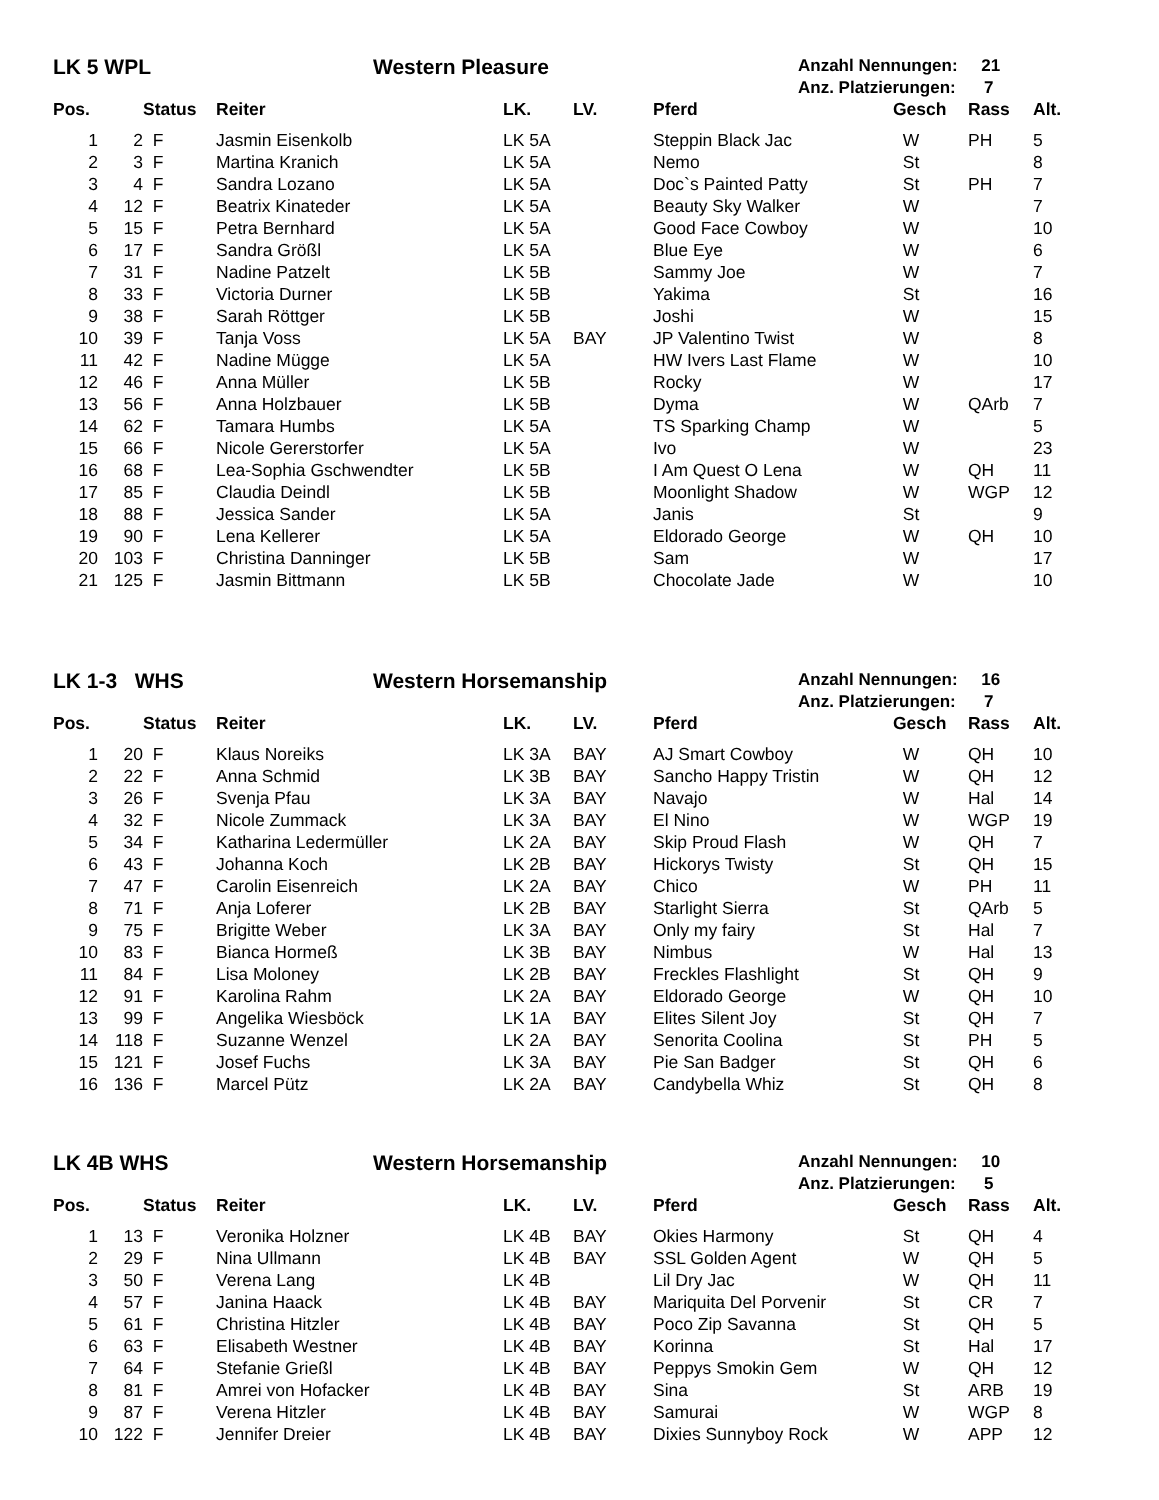LK 5 WPL Western Pleasure
Anzahl Nennungen: 21
Anz. Platzierungen: 7
| Pos. | | Status | Reiter | LK. | LV. | Pferd | Gesch | Rass | Alt. |
| --- | --- | --- | --- | --- | --- | --- | --- | --- | --- |
| 1 | 2 | F | Jasmin Eisenkolb | LK 5A | | Steppin Black Jac | W | PH | 5 |
| 2 | 3 | F | Martina Kranich | LK 5A | | Nemo | St | | 8 |
| 3 | 4 | F | Sandra Lozano | LK 5A | | Doc`s Painted Patty | St | PH | 7 |
| 4 | 12 | F | Beatrix Kinateder | LK 5A | | Beauty Sky Walker | W | | 7 |
| 5 | 15 | F | Petra Bernhard | LK 5A | | Good Face Cowboy | W | | 10 |
| 6 | 17 | F | Sandra Größl | LK 5A | | Blue Eye | W | | 6 |
| 7 | 31 | F | Nadine Patzelt | LK 5B | | Sammy Joe | W | | 7 |
| 8 | 33 | F | Victoria Durner | LK 5B | | Yakima | St | | 16 |
| 9 | 38 | F | Sarah Röttger | LK 5B | | Joshi | W | | 15 |
| 10 | 39 | F | Tanja Voss | LK 5A | BAY | JP Valentino Twist | W | | 8 |
| 11 | 42 | F | Nadine Mügge | LK 5A | | HW Ivers Last Flame | W | | 10 |
| 12 | 46 | F | Anna Müller | LK 5B | | Rocky | W | | 17 |
| 13 | 56 | F | Anna Holzbauer | LK 5B | | Dyma | W | QArb | 7 |
| 14 | 62 | F | Tamara Humbs | LK 5A | | TS Sparking Champ | W | | 5 |
| 15 | 66 | F | Nicole Gererstorfer | LK 5A | | Ivo | W | | 23 |
| 16 | 68 | F | Lea-Sophia Gschwendter | LK 5B | | I Am Quest O Lena | W | QH | 11 |
| 17 | 85 | F | Claudia Deindl | LK 5B | | Moonlight Shadow | W | WGP | 12 |
| 18 | 88 | F | Jessica Sander | LK 5A | | Janis | St | | 9 |
| 19 | 90 | F | Lena Kellerer | LK 5A | | Eldorado George | W | QH | 10 |
| 20 | 103 | F | Christina Danninger | LK 5B | | Sam | W | | 17 |
| 21 | 125 | F | Jasmin Bittmann | LK 5B | | Chocolate Jade | W | | 10 |
LK 1-3 WHS Western Horsemanship
Anzahl Nennungen: 16
Anz. Platzierungen: 7
| Pos. | | Status | Reiter | LK. | LV. | Pferd | Gesch | Rass | Alt. |
| --- | --- | --- | --- | --- | --- | --- | --- | --- | --- |
| 1 | 20 | F | Klaus Noreiks | LK 3A | BAY | AJ Smart Cowboy | W | QH | 10 |
| 2 | 22 | F | Anna Schmid | LK 3B | BAY | Sancho Happy Tristin | W | QH | 12 |
| 3 | 26 | F | Svenja Pfau | LK 3A | BAY | Navajo | W | Hal | 14 |
| 4 | 32 | F | Nicole Zummack | LK 3A | BAY | El Nino | W | WGP | 19 |
| 5 | 34 | F | Katharina Ledermüller | LK 2A | BAY | Skip Proud Flash | W | QH | 7 |
| 6 | 43 | F | Johanna Koch | LK 2B | BAY | Hickorys Twisty | St | QH | 15 |
| 7 | 47 | F | Carolin Eisenreich | LK 2A | BAY | Chico | W | PH | 11 |
| 8 | 71 | F | Anja Loferer | LK 2B | BAY | Starlight Sierra | St | QArb | 5 |
| 9 | 75 | F | Brigitte Weber | LK 3A | BAY | Only my fairy | St | Hal | 7 |
| 10 | 83 | F | Bianca Hormeß | LK 3B | BAY | Nimbus | W | Hal | 13 |
| 11 | 84 | F | Lisa Moloney | LK 2B | BAY | Freckles Flashlight | St | QH | 9 |
| 12 | 91 | F | Karolina Rahm | LK 2A | BAY | Eldorado George | W | QH | 10 |
| 13 | 99 | F | Angelika Wiesböck | LK 1A | BAY | Elites Silent Joy | St | QH | 7 |
| 14 | 118 | F | Suzanne Wenzel | LK 2A | BAY | Senorita Coolina | St | PH | 5 |
| 15 | 121 | F | Josef Fuchs | LK 3A | BAY | Pie San Badger | St | QH | 6 |
| 16 | 136 | F | Marcel Pütz | LK 2A | BAY | Candybella Whiz | St | QH | 8 |
LK 4B WHS Western Horsemanship
Anzahl Nennungen: 10
Anz. Platzierungen: 5
| Pos. | | Status | Reiter | LK. | LV. | Pferd | Gesch | Rass | Alt. |
| --- | --- | --- | --- | --- | --- | --- | --- | --- | --- |
| 1 | 13 | F | Veronika Holzner | LK 4B | BAY | Okies Harmony | St | QH | 4 |
| 2 | 29 | F | Nina Ullmann | LK 4B | BAY | SSL Golden Agent | W | QH | 5 |
| 3 | 50 | F | Verena Lang | LK 4B | | Lil Dry Jac | W | QH | 11 |
| 4 | 57 | F | Janina Haack | LK 4B | BAY | Mariquita Del Porvenir | St | CR | 7 |
| 5 | 61 | F | Christina Hitzler | LK 4B | BAY | Poco Zip Savanna | St | QH | 5 |
| 6 | 63 | F | Elisabeth Westner | LK 4B | BAY | Korinna | St | Hal | 17 |
| 7 | 64 | F | Stefanie Grießl | LK 4B | BAY | Peppys Smokin Gem | W | QH | 12 |
| 8 | 81 | F | Amrei von Hofacker | LK 4B | BAY | Sina | St | ARB | 19 |
| 9 | 87 | F | Verena Hitzler | LK 4B | BAY | Samurai | W | WGP | 8 |
| 10 | 122 | F | Jennifer Dreier | LK 4B | BAY | Dixies Sunnyboy Rock | W | APP | 12 |